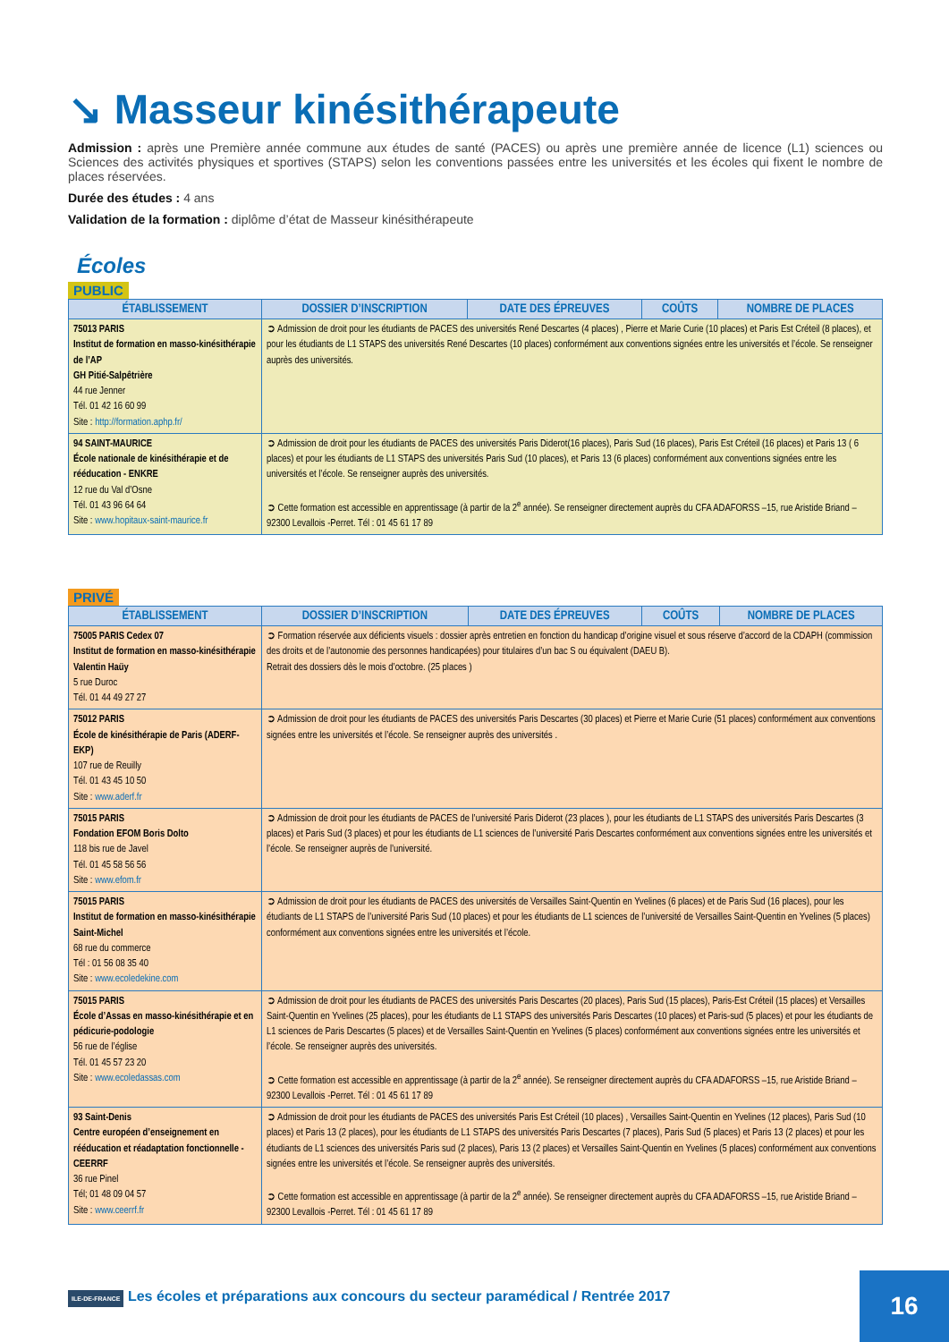↘ Masseur kinésithérapeute
Admission : après une Première année commune aux études de santé (PACES) ou après une première année de licence (L1) sciences ou Sciences des activités physiques et sportives (STAPS) selon les conventions passées entre les universités et les écoles qui fixent le nombre de places réservées.
Durée des études : 4 ans
Validation de la formation : diplôme d’état de Masseur kinésithérapeute
Écoles
PUBLIC
| ÉTABLISSEMENT | DOSSIER D’INSCRIPTION | DATE DES ÉPREUVES | COÛTS | NOMBRE DE PLACES |
| --- | --- | --- | --- | --- |
| 75013 PARIS Institut de formation en masso-kinésithérapie de l’AP GH Pitié-Salpêtrière 44 rue Jenner Tél. 01 42 16 60 99 Site : http://formation.aphp.fr/ | ➲ Admission de droit pour les étudiants de PACES des universités René Descartes (4 places) , Pierre et Marie Curie (10 places) et Paris Est Créteil (8 places), et pour les étudiants de L1 STAPS des universités René Descartes (10 places) conformément aux conventions signées entre les universités et l’école. Se renseigner auprès des universités. | | | |
| 94 SAINT-MAURICE École nationale de kinésithérapie et de rééducation - ENKRE 12 rue du Val d’Osne Tél. 01 43 96 64 64 Site : www.hopitaux-saint-maurice.fr | ➲ Admission de droit pour les étudiants de PACES des universités Paris Diderot(16 places), Paris Sud (16 places), Paris Est Créteil (16 places) et Paris 13 ( 6 places) et pour les étudiants de L1 STAPS des universités Paris Sud (10 places), et Paris 13 (6 places) conformément aux conventions signées entre les universités et l’école. Se renseigner auprès des universités. ➲ Cette formation est accessible en apprentissage (à partir de la 2<sup>e</sup> année). Se renseigner directement auprès du CFA ADAFORSS –15, rue Aristide Briand – 92300 Levallois -Perret. Tél : 01 45 61 17 89 | | | |
PRIVÉ
| ÉTABLISSEMENT | DOSSIER D’INSCRIPTION | DATE DES ÉPREUVES | COÛTS | NOMBRE DE PLACES |
| --- | --- | --- | --- | --- |
| 75005 PARIS Cedex 07 Institut de formation en masso-kinésithérapie Valentin Haüy 5 rue Duroc Tél. 01 44 49 27 27 | ➲ Formation réservée aux déficients visuels : dossier après entretien en fonction du handicap d’origine visuel et sous réserve d’accord de la CDAPH (commission des droits et de l’autonomie des personnes handicapées) pour titulaires d’un bac S ou équivalent (DAEU B). Retrait des dossiers dès le mois d’octobre. (25 places ) | | | |
| 75012 PARIS École de kinésithérapie de Paris (ADERF-EKP) 107 rue de Reuilly Tél. 01 43 45 10 50 Site : www.aderf.fr | ➲ Admission de droit pour les étudiants de PACES des universités Paris Descartes (30 places) et Pierre et Marie Curie (51 places) conformément aux conventions signées entre les universités et l’école. Se renseigner auprès des universités . | | | |
| 75015 PARIS Fondation EFOM Boris Dolto 118 bis rue de Javel Tél. 01 45 58 56 56 Site : www.efom.fr | ➲ Admission de droit pour les étudiants de PACES de l’université Paris Diderot (23 places ), pour les étudiants de L1 STAPS des universités Paris Descartes (3 places) et Paris Sud (3 places) et pour les étudiants de L1 sciences de l’université Paris Descartes conformément aux conventions signées entre les universités et l’école. Se renseigner auprès de l’université. | | | |
| 75015 PARIS Institut de formation en masso-kinésithérapie Saint-Michel 68 rue du commerce Tél : 01 56 08 35 40 Site : www.ecoledekine.com | ➲ Admission de droit pour les étudiants de PACES des universités de Versailles Saint-Quentin en Yvelines (6 places) et de Paris Sud (16 places), pour les étudiants de L1 STAPS de l’université Paris Sud (10 places) et pour les étudiants de L1 sciences de l’université de Versailles Saint-Quentin en Yvelines (5 places) conformément aux conventions signées entre les universités et l’école. | | | |
| 75015 PARIS École d’Assas en masso-kinésithérapie et en pédicurie-podologie 56 rue de l’église Tél. 01 45 57 23 20 Site : www.ecoledassas.com | ➲ Admission de droit pour les étudiants de PACES des universités Paris Descartes (20 places), Paris Sud (15 places), Paris-Est Créteil (15 places) et Versailles Saint-Quentin en Yvelines (25 places), pour les étudiants de L1 STAPS des universités Paris Descartes (10 places) et Paris-sud (5 places) et pour les étudiants de L1 sciences de Paris Descartes (5 places) et de Versailles Saint-Quentin en Yvelines (5 places) conformément aux conventions signées entre les universités et l’école. Se renseigner auprès des universités. ➲ Cette formation est accessible en apprentissage (à partir de la 2<sup>e</sup> année). Se renseigner directement auprès du CFA ADAFORSS –15, rue Aristide Briand – 92300 Levallois -Perret. Tél : 01 45 61 17 89 | | | |
| 93 Saint-Denis Centre européen d’enseignement en rééducation et réadaptation fonctionnelle - CEERRF 36 rue Pinel Tél; 01 48 09 04 57 Site : www.ceerrf.fr | ➲ Admission de droit pour les étudiants de PACES des universités Paris Est Créteil (10 places) , Versailles Saint-Quentin en Yvelines (12 places), Paris Sud (10 places) et Paris 13 (2 places), pour les étudiants de L1 STAPS des universités Paris Descartes (7 places), Paris Sud (5 places) et Paris 13 (2 places) et pour les étudiants de L1 sciences des universités Paris sud (2 places), Paris 13 (2 places) et Versailles Saint-Quentin en Yvelines (5 places) conformément aux conventions signées entre les universités et l’école. Se renseigner auprès des universités. ➲ Cette formation est accessible en apprentissage (à partir de la 2<sup>e</sup> année). Se renseigner directement auprès du CFA ADAFORSS –15, rue Aristide Briand – 92300 Levallois -Perret. Tél : 01 45 61 17 89 | | | |
ILE-DE-FRANCE Les écoles et préparations aux concours du secteur paramédical / Rentrée 2017
16